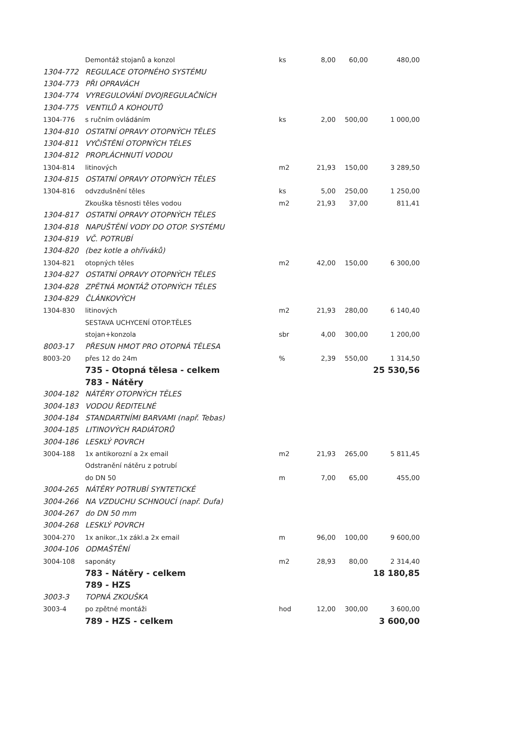| | Demontáž stojanů a konzol | ks | 8,00 | 60,00 | 480,00 |
| 1304-772 | REGULACE OTOPNÉHO SYSTÉMU | | | | |
| 1304-773 | PŘI OPRAVÁCH | | | | |
| 1304-774 | VYREGULOVÁNÍ DVOJREGULAČNÍCH | | | | |
| 1304-775 | VENTILŮ A KOHOUTŮ | | | | |
| 1304-776 | s ručním ovládáním | ks | 2,00 | 500,00 | 1 000,00 |
| 1304-810 | OSTATNÍ OPRAVY OTOPNÝCH TĚLES | | | | |
| 1304-811 | VYČIŠTĚNÍ OTOPNÝCH TĚLES | | | | |
| 1304-812 | PROPLÁCHNUTÍ VODOU | | | | |
| 1304-814 | litinových | m2 | 21,93 | 150,00 | 3 289,50 |
| 1304-815 | OSTATNÍ OPRAVY OTOPNÝCH TĚLES | | | | |
| 1304-816 | odvzdušnění těles | ks | 5,00 | 250,00 | 1 250,00 |
| | Zkouška těsnosti těles vodou | m2 | 21,93 | 37,00 | 811,41 |
| 1304-817 | OSTATNÍ OPRAVY OTOPNÝCH TĚLES | | | | |
| 1304-818 | NAPUŠTĚNÍ VODY DO OTOP. SYSTÉMU | | | | |
| 1304-819 | VČ. POTRUBÍ | | | | |
| 1304-820 | (bez kotle a ohříváků) | | | | |
| 1304-821 | otopných těles | m2 | 42,00 | 150,00 | 6 300,00 |
| 1304-827 | OSTATNÍ OPRAVY OTOPNÝCH TĚLES | | | | |
| 1304-828 | ZPĚTNÁ MONTÁŽ OTOPNÝCH TĚLES | | | | |
| 1304-829 | ČLÁNKOVÝCH | | | | |
| 1304-830 | litinových | m2 | 21,93 | 280,00 | 6 140,40 |
| | SESTAVA UCHYCENÍ OTOP.TĚLES | | | | |
| | stojan+konzola | sbr | 4,00 | 300,00 | 1 200,00 |
| 8003-17 | PŘESUN HMOT PRO OTOPNÁ TĚLESA | | | | |
| 8003-20 | přes 12 do 24m | % | 2,39 | 550,00 | 1 314,50 |
| | 735 - Otopná tělesa - celkem | | | | 25 530,56 |
| | 783 - Nátěry | | | | |
| 3004-182 | NÁTĚRY OTOPNÝCH TĚLES | | | | |
| 3004-183 | VODOU ŘEDITELNÉ | | | | |
| 3004-184 | STANDARTNÍMI BARVAMI (např. Tebas) | | | | |
| 3004-185 | LITINOVÝCH RADIÁTORŮ | | | | |
| 3004-186 | LESKLÝ POVRCH | | | | |
| 3004-188 | 1x antikorozní a 2x email | m2 | 21,93 | 265,00 | 5 811,45 |
| | Odstranění nátěru z potrubí | | | | |
| | do DN 50 | m | 7,00 | 65,00 | 455,00 |
| 3004-265 | NÁTĚRY POTRUBÍ SYNTETICKÉ | | | | |
| 3004-266 | NA VZDUCHU SCHNOUCÍ (např. Dufa) | | | | |
| 3004-267 | do DN 50 mm | | | | |
| 3004-268 | LESKLÝ POVRCH | | | | |
| 3004-270 | 1x anikor.,1x zákl.a 2x email | m | 96,00 | 100,00 | 9 600,00 |
| 3004-106 | ODMAŠTĚNÍ | | | | |
| 3004-108 | saponáty | m2 | 28,93 | 80,00 | 2 314,40 |
| | 783 - Nátěry - celkem | | | | 18 180,85 |
| | 789 - HZS | | | | |
| 3003-3 | TOPNÁ ZKOUŠKA | | | | |
| 3003-4 | po zpětné montáži | hod | 12,00 | 300,00 | 3 600,00 |
| | 789 - HZS - celkem | | | | 3 600,00 |